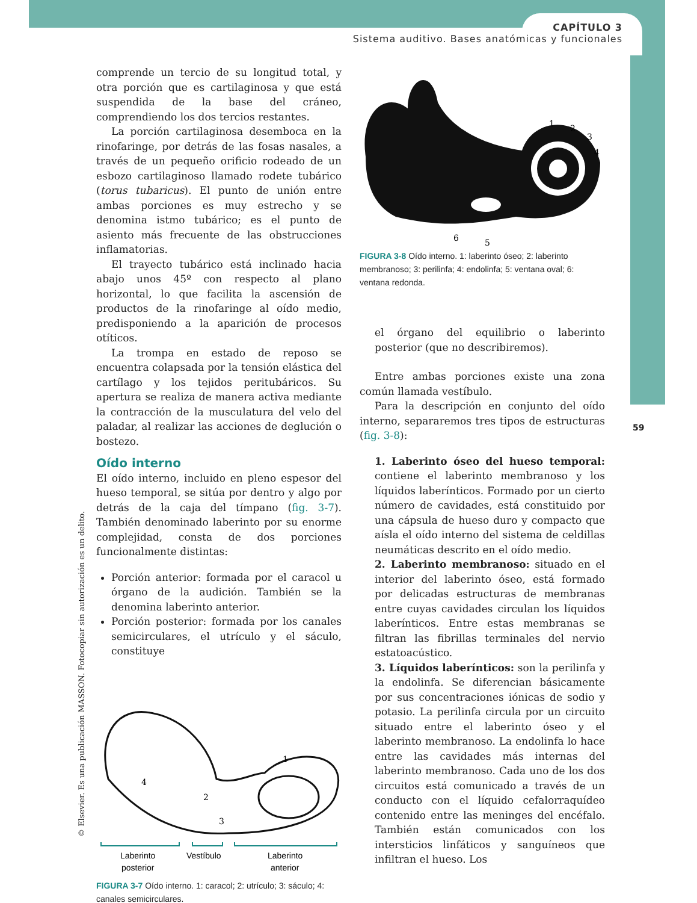CAPÍTULO 3
Sistema auditivo. Bases anatómicas y funcionales
59
© Elsevier. Es una publicación MASSON. Fotocopiar sin autorización es un delito.
comprende un tercio de su longitud total, y otra porción que es cartilaginosa y que está suspendida de la base del cráneo, comprendiendo los dos tercios restantes.
La porción cartilaginosa desemboca en la rinofaringe, por detrás de las fosas nasales, a través de un pequeño orificio rodeado de un esbozo cartilaginoso llamado rodete tubárico (torus tubaricus). El punto de unión entre ambas porciones es muy estrecho y se denomina istmo tubárico; es el punto de asiento más frecuente de las obstrucciones inflamatorias.
El trayecto tubárico está inclinado hacia abajo unos 45º con respecto al plano horizontal, lo que facilita la ascensión de productos de la rinofaringe al oído medio, predisponiendo a la aparición de procesos otíticos.
La trompa en estado de reposo se encuentra colapsada por la tensión elástica del cartílago y los tejidos peritubáricos. Su apertura se realiza de manera activa mediante la contracción de la musculatura del velo del paladar, al realizar las acciones de deglución o bostezo.
Oído interno
El oído interno, incluido en pleno espesor del hueso temporal, se sitúa por dentro y algo por detrás de la caja del tímpano (fig. 3-7). También denominado laberinto por su enorme complejidad, consta de dos porciones funcionalmente distintas:
Porción anterior: formada por el caracol u órgano de la audición. También se la denomina laberinto anterior.
Porción posterior: formada por los canales semicirculares, el utrículo y el sáculo, constituye
1
2
3
4
Laberinto
posterior
Vestíbulo
Laberinto
anterior
FIGURA 3-7 Oído interno. 1: caracol; 2: utrículo; 3: sáculo; 4: canales semicirculares.
1
2
3
4
5
6
FIGURA 3-8 Oído interno. 1: laberinto óseo; 2: laberinto membranoso; 3: perilinfa; 4: endolinfa; 5: ventana oval; 6: ventana redonda.
el órgano del equilibrio o laberinto posterior (que no describiremos).
Entre ambas porciones existe una zona común llamada vestíbulo.
Para la descripción en conjunto del oído interno, separaremos tres tipos de estructuras (fig. 3-8):
1. Laberinto óseo del hueso temporal: contiene el laberinto membranoso y los líquidos laberínticos. Formado por un cierto número de cavidades, está constituido por una cápsula de hueso duro y compacto que aísla el oído interno del sistema de celdillas neumáticas descrito en el oído medio.
2. Laberinto membranoso: situado en el interior del laberinto óseo, está formado por delicadas estructuras de membranas entre cuyas cavidades circulan los líquidos laberínticos. Entre estas membranas se filtran las fibrillas terminales del nervio estatoacústico.
3. Líquidos laberínticos: son la perilinfa y la endolinfa. Se diferencian básicamente por sus concentraciones iónicas de sodio y potasio. La perilinfa circula por un circuito situado entre el laberinto óseo y el laberinto membranoso. La endolinfa lo hace entre las cavidades más internas del laberinto membranoso. Cada uno de los dos circuitos está comunicado a través de un conducto con el líquido cefalorraquídeo contenido entre las meninges del encéfalo. También están comunicados con los intersticios linfáticos y sanguíneos que infiltran el hueso. Los